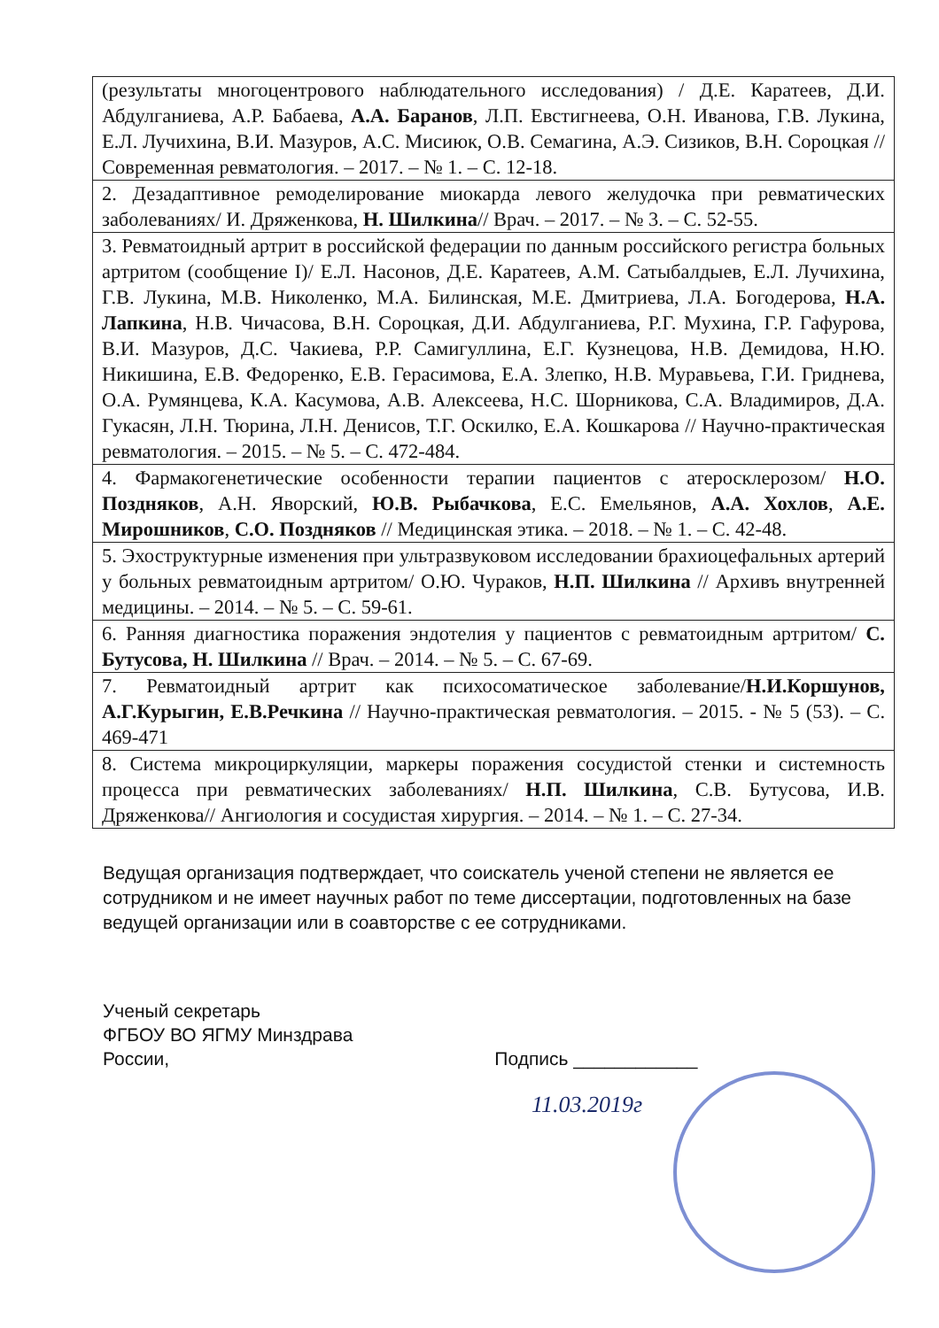| (результаты многоцентрового наблюдательного исследования) / Д.Е. Каратеев, Д.И. Абдулганиева, А.Р. Бабаева, А.А. Баранов , Л.П. Евстигнеева, О.Н. Иванова, Г.В. Лукина, Е.Л. Лучихина, В.И. Мазуров, А.С. Мисиюк, О.В. Семагина, А.Э. Сизиков, В.Н. Сороцкая // Современная ревматология. – 2017. – № 1. – С. 12-18. |
| 2. Дезадаптивное ремоделирование миокарда левого желудочка при ревматических заболеваниях/ И. Дряженкова, Н. Шилкина // Врач. – 2017. – № 3. – С. 52-55. |
| 3. Ревматоидный артрит в российской федерации по данным российского регистра больных артритом (сообщение I)/ Е.Л. Насонов, Д.Е. Каратеев, А.М. Сатыбалдыев, Е.Л. Лучихина, Г.В. Лукина, М.В. Николенко, М.А. Билинская, М.Е. Дмитриева, Л.А. Богодерова, Н.А. Лапкина , Н.В. Чичасова, В.Н. Сороцкая, Д.И. Абдулганиева, Р.Г. Мухина, Г.Р. Гафурова, В.И. Мазуров, Д.С. Чакиева, Р.Р. Самигуллина, Е.Г. Кузнецова, Н.В. Демидова, Н.Ю. Никишина, Е.В. Федоренко, Е.В. Герасимова, Е.А. Злепко, Н.В. Муравьева, Г.И. Гриднева, О.А. Румянцева, К.А. Касумова, А.В. Алексеева, Н.С. Шорникова, С.А. Владимиров, Д.А. Гукасян, Л.Н. Тюрина, Л.Н. Денисов, Т.Г. Оскилко, Е.А. Кошкарова // Научно-практическая ревматология. – 2015. – № 5. – С. 472-484. |
| 4. Фармакогенетические особенности терапии пациентов с атеросклерозом/ Н.О. Поздняков , А.Н. Яворский, Ю.В. Рыбачкова , Е.С. Емельянов, А.А. Хохлов , А.Е. Мирошников , С.О. Поздняков // Медицинская этика. – 2018. – № 1. – С. 42-48. |
| 5. Эхоструктурные изменения при ультразвуковом исследовании брахиоцефальных артерий у больных ревматоидным артритом/ О.Ю. Чураков, Н.П. Шилкина // Архивъ внутренней медицины. – 2014. – № 5. – С. 59-61. |
| 6. Ранняя диагностика поражения эндотелия у пациентов с ревматоидным артритом/ С. Бутусова, Н. Шилкина // Врач. – 2014. – № 5. – С. 67-69. |
| 7. Ревматоидный артрит как психосоматическое заболевание/ Н.И.Коршунов, А.Г.Курыгин, Е.В.Речкина // Научно-практическая ревматология. – 2015. - № 5 (53). – С. 469-471 |
| 8. Система микроциркуляции, маркеры поражения сосудистой стенки и системность процесса при ревматических заболеваниях/ Н.П. Шилкина , С.В. Бутусова, И.В. Дряженкова// Ангиология и сосудистая хирургия. – 2014. – № 1. – С. 27-34. |
Ведущая организация подтверждает, что соискатель ученой степени не является ее сотрудником и не имеет научных работ по теме диссертации, подготовленных на базе ведущей организации или в соавторстве с ее сотрудниками.
Ученый секретарь
ФГБОУ ВО ЯГМУ Минздрава
России,
Подпись ____________
11.03.2019г